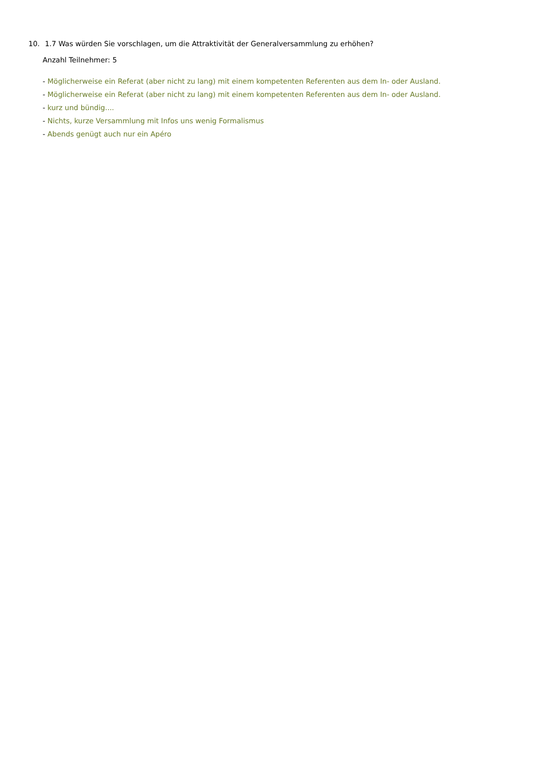10. 1.7 Was würden Sie vorschlagen, um die Attraktivität der Generalversammlung zu erhöhen?
Anzahl Teilnehmer: 5
- Möglicherweise ein Referat (aber nicht zu lang) mit einem kompetenten Referenten aus dem In- oder Ausland.
- Möglicherweise ein Referat (aber nicht zu lang) mit einem kompetenten Referenten aus dem In- oder Ausland.
- kurz und bündig....
- Nichts, kurze Versammlung mit Infos uns wenig Formalismus
- Abends genügt auch nur ein Apéro